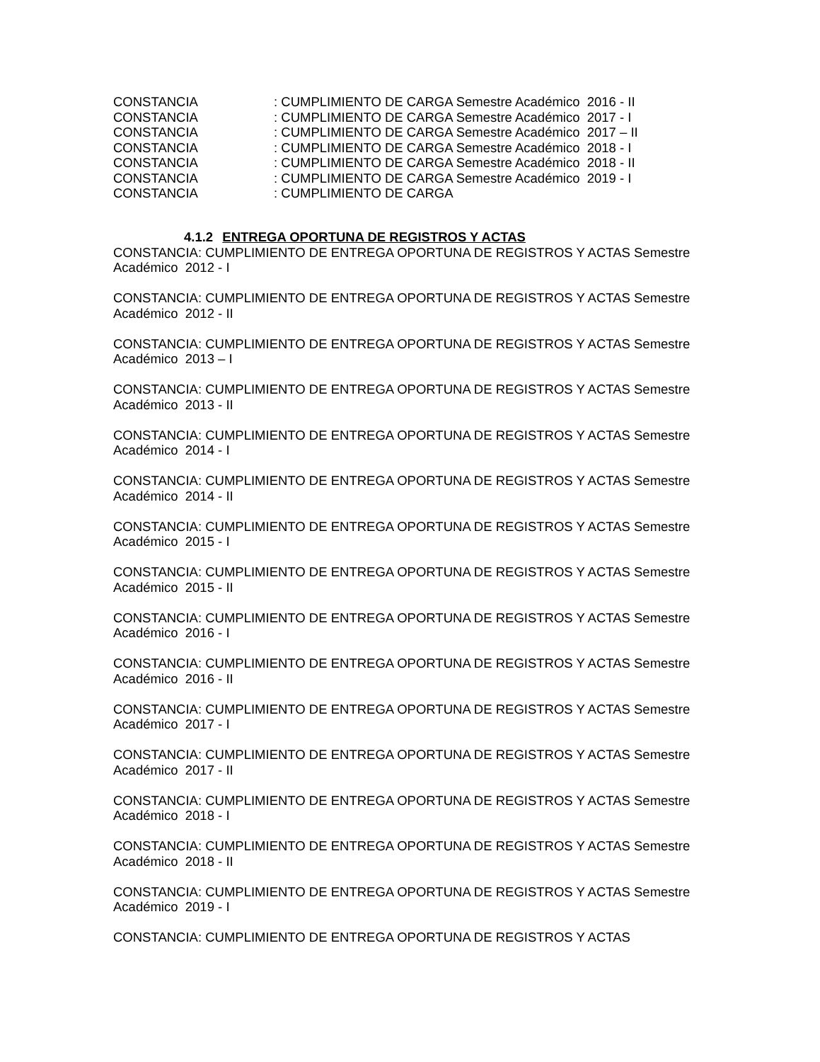CONSTANCIA: CUMPLIMIENTO DE CARGA Semestre Académico 2016 - II
CONSTANCIA: CUMPLIMIENTO DE CARGA Semestre Académico 2017 - I
CONSTANCIA: CUMPLIMIENTO DE CARGA Semestre Académico 2017 – II
CONSTANCIA: CUMPLIMIENTO DE CARGA Semestre Académico 2018 - I
CONSTANCIA: CUMPLIMIENTO DE CARGA Semestre Académico 2018 - II
CONSTANCIA: CUMPLIMIENTO DE CARGA Semestre Académico 2019 - I
CONSTANCIA: CUMPLIMIENTO DE CARGA
4.1.2 ENTREGA OPORTUNA DE REGISTROS Y ACTAS
CONSTANCIA: CUMPLIMIENTO DE ENTREGA OPORTUNA DE REGISTROS Y ACTAS Semestre Académico 2012 - I
CONSTANCIA: CUMPLIMIENTO DE ENTREGA OPORTUNA DE REGISTROS Y ACTAS Semestre Académico 2012 - II
CONSTANCIA: CUMPLIMIENTO DE ENTREGA OPORTUNA DE REGISTROS Y ACTAS Semestre Académico 2013 – I
CONSTANCIA: CUMPLIMIENTO DE ENTREGA OPORTUNA DE REGISTROS Y ACTAS Semestre Académico 2013 - II
CONSTANCIA: CUMPLIMIENTO DE ENTREGA OPORTUNA DE REGISTROS Y ACTAS Semestre Académico 2014 - I
CONSTANCIA: CUMPLIMIENTO DE ENTREGA OPORTUNA DE REGISTROS Y ACTAS Semestre Académico 2014 - II
CONSTANCIA: CUMPLIMIENTO DE ENTREGA OPORTUNA DE REGISTROS Y ACTAS Semestre Académico 2015 - I
CONSTANCIA: CUMPLIMIENTO DE ENTREGA OPORTUNA DE REGISTROS Y ACTAS Semestre Académico 2015 - II
CONSTANCIA: CUMPLIMIENTO DE ENTREGA OPORTUNA DE REGISTROS Y ACTAS Semestre Académico 2016 - I
CONSTANCIA: CUMPLIMIENTO DE ENTREGA OPORTUNA DE REGISTROS Y ACTAS Semestre Académico 2016 - II
CONSTANCIA: CUMPLIMIENTO DE ENTREGA OPORTUNA DE REGISTROS Y ACTAS Semestre Académico 2017 - I
CONSTANCIA: CUMPLIMIENTO DE ENTREGA OPORTUNA DE REGISTROS Y ACTAS Semestre Académico 2017 - II
CONSTANCIA: CUMPLIMIENTO DE ENTREGA OPORTUNA DE REGISTROS Y ACTAS Semestre Académico 2018 - I
CONSTANCIA: CUMPLIMIENTO DE ENTREGA OPORTUNA DE REGISTROS Y ACTAS Semestre Académico 2018 - II
CONSTANCIA: CUMPLIMIENTO DE ENTREGA OPORTUNA DE REGISTROS Y ACTAS Semestre Académico 2019 - I
CONSTANCIA: CUMPLIMIENTO DE ENTREGA OPORTUNA DE REGISTROS Y ACTAS